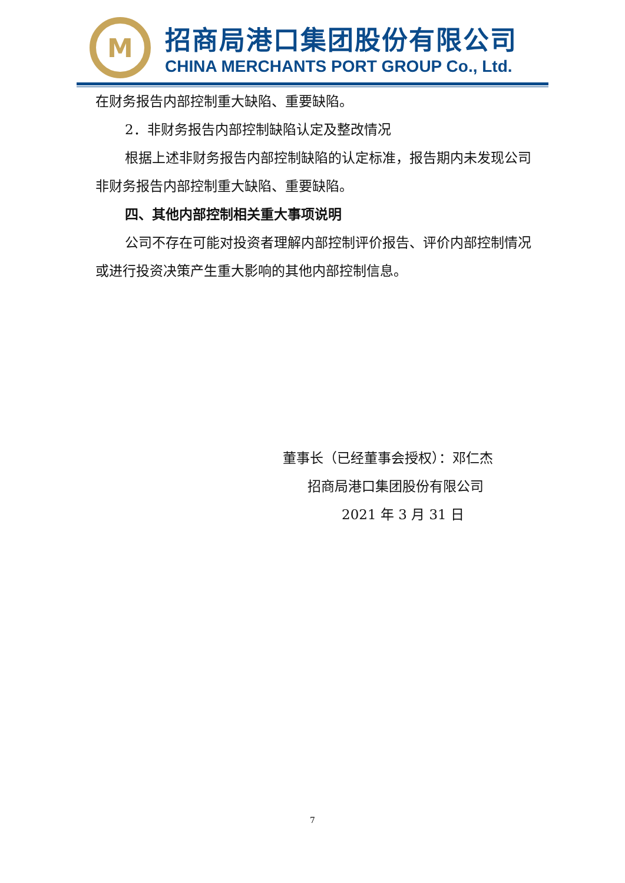M
招商局港口集团股份有限公司
CHINA MERCHANTS PORT GROUP Co., Ltd.
在财务报告内部控制重大缺陷、重要缺陷。
2．非财务报告内部控制缺陷认定及整改情况
根据上述非财务报告内部控制缺陷的认定标准，报告期内未发现公司非财务报告内部控制重大缺陷、重要缺陷。
四、其他内部控制相关重大事项说明
公司不存在可能对投资者理解内部控制评价报告、评价内部控制情况或进行投资决策产生重大影响的其他内部控制信息。
董事长（已经董事会授权）：邓仁杰
招商局港口集团股份有限公司
2021 年 3 月 31 日
7